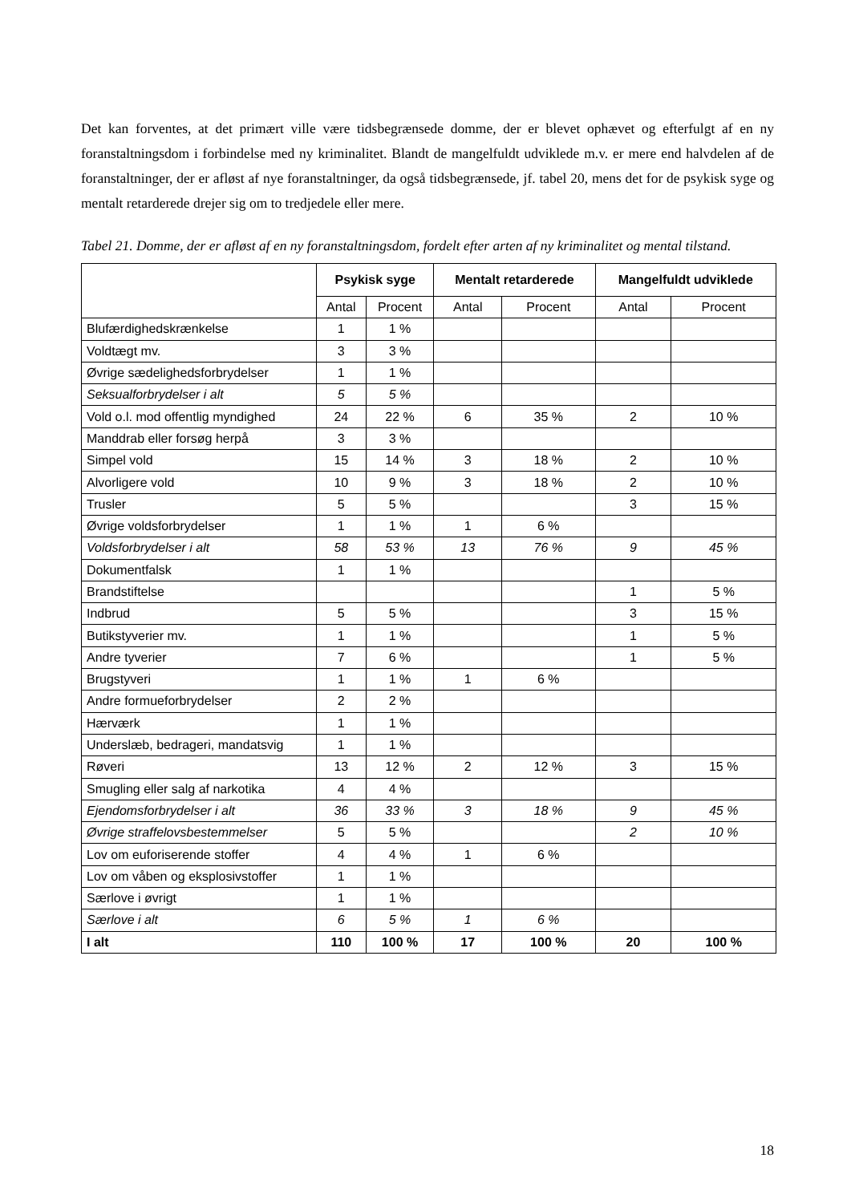Det kan forventes, at det primært ville være tidsbegrænsede domme, der er blevet ophævet og efterfulgt af en ny foranstaltningsdom i forbindelse med ny kriminalitet. Blandt de mangelfuldt udviklede m.v. er mere end halvdelen af de foranstaltninger, der er afløst af nye foranstaltninger, da også tidsbegrænsede, jf. tabel 20, mens det for de psykisk syge og mentalt retarderede drejer sig om to tredjedele eller mere.
Tabel 21. Domme, der er afløst af en ny foranstaltningsdom, fordelt efter arten af ny kriminalitet og mental tilstand.
| | Psykisk syge | | Mentalt retarderede | | Mangelfuldt udviklede | |
| --- | --- | --- | --- | --- | --- | --- |
| | Antal | Procent | Antal | Procent | Antal | Procent |
| Blufærdighedskrænkelse | 1 | 1 % | | | | |
| Voldtægt mv. | 3 | 3 % | | | | |
| Øvrige sædelighedsforbrydelser | 1 | 1 % | | | | |
| Seksualforbrydelser i alt | 5 | 5 % | | | | |
| Vold o.l. mod offentlig myndighed | 24 | 22 % | 6 | 35 % | 2 | 10 % |
| Manddrab eller forsøg herpå | 3 | 3 % | | | | |
| Simpel vold | 15 | 14 % | 3 | 18 % | 2 | 10 % |
| Alvorligere vold | 10 | 9 % | 3 | 18 % | 2 | 10 % |
| Trusler | 5 | 5 % | | | 3 | 15 % |
| Øvrige voldsforbrydelser | 1 | 1 % | 1 | 6 % | | |
| Voldsforbrydelser i alt | 58 | 53 % | 13 | 76 % | 9 | 45 % |
| Dokumentfalsk | 1 | 1 % | | | | |
| Brandstiftelse | | | | | 1 | 5 % |
| Indbrud | 5 | 5 % | | | 3 | 15 % |
| Butikstyverier mv. | 1 | 1 % | | | 1 | 5 % |
| Andre tyverier | 7 | 6 % | | | 1 | 5 % |
| Brugstyveri | 1 | 1 % | 1 | 6 % | | |
| Andre formueforbrydelser | 2 | 2 % | | | | |
| Hærværk | 1 | 1 % | | | | |
| Underslæb, bedrageri, mandatsvig | 1 | 1 % | | | | |
| Røveri | 13 | 12 % | 2 | 12 % | 3 | 15 % |
| Smugling eller salg af narkotika | 4 | 4 % | | | | |
| Ejendomsforbrydelser i alt | 36 | 33 % | 3 | 18 % | 9 | 45 % |
| Øvrige straffelovsbestemmelser | 5 | 5 % | | | 2 | 10 % |
| Lov om euforiserende stoffer | 4 | 4 % | 1 | 6 % | | |
| Lov om våben og eksplosivstoffer | 1 | 1 % | | | | |
| Særlove i øvrigt | 1 | 1 % | | | | |
| Særlove i alt | 6 | 5 % | 1 | 6 % | | |
| I alt | 110 | 100 % | 17 | 100 % | 20 | 100 % |
18